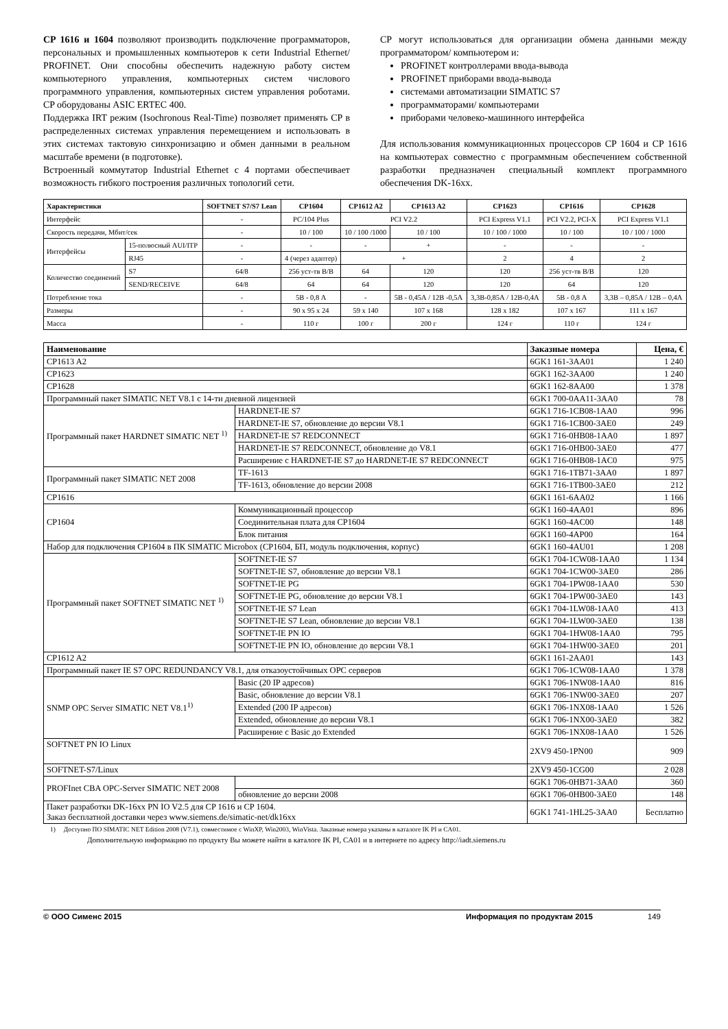CP 1616 и 1604 позволяют производить подключение программаторов, персональных и промышленных компьютеров к сети Industrial Ethernet/ PROFINET. Они способны обеспечить надежную работу систем компьютерного управления, компьютерных систем числового программного управления, компьютерных систем управления роботами. CP оборудованы ASIC ERTEC 400.
Поддержка IRT режим (Isochronous Real-Time) позволяет применять CP в распределенных системах управления перемещением и использовать в этих системах тактовую синхронизацию и обмен данными в реальном масштабе времени (в подготовке).
Встроенный коммутатор Industrial Ethernet с 4 портами обеспечивает возможность гибкого построения различных топологий сети.
CP могут использоваться для организации обмена данными между программатором/ компьютером и:
PROFINET контроллерами ввода-вывода
PROFINET приборами ввода-вывода
системами автоматизации SIMATIC S7
программаторами/ компьютерами
приборами человеко-машинного интерфейса
Для использования коммуникационных процессоров CP 1604 и CP 1616 на компьютерах совместно с программным обеспечением собственной разработки предназначен специальный комплект программного обеспечения DK-16xx.
| Характеристики | | SOFTNET S7/S7 Lean | CP1604 | CP1612 A2 | CP1613 A2 | CP1623 | CP1616 | CP1628 |
| Интерфейс | | - | PC/104 Plus | PCI V2.2 | | PCI Express V1.1 | PCI V2.2, PCI-X | PCI Express V1.1 |
| Скорость передачи, Мбит/сек | | - | 10 / 100 | 10 / 100 /1000 | 10 / 100 | 10 / 100 / 1000 | 10 / 100 | 10 / 100 / 1000 |
| Интерфейсы | 15-полюсный AUI/ITP | - | - | - | + | - | - | - |
| | RJ45 | - | 4 (через адаптер) | + | | 2 | 4 | 2 |
| Количество соединений | S7 | 64/8 | 256 уст-тв В/В | 64 | 120 | 120 | 256 уст-тв В/В | 120 |
| | SEND/RECEIVE | 64/8 | 64 | 64 | 120 | 120 | 64 | 120 |
| Потребление тока | | - | 5В - 0,8 А | - | 5В - 0,45А / 12В -0,5А | 3,3В-0,85А / 12В-0,4А | 5В - 0,8 А | 3,3В – 0,85А / 12В – 0,4А |
| Размеры | | - | 90 x 95 x 24 | 59 x 140 | 107 x 168 | 128 x 182 | 107 x 167 | 111 x 167 |
| Масса | | - | 110 г | 100 г | 200 г | 124 г | 110 г | 124 г |
| Наименование | | Заказные номера | Цена, € |
| --- | --- | --- | --- |
| CP1613 A2 | | 6GK1 161-3AA01 | 1 240 |
| CP1623 | | 6GK1 162-3AA00 | 1 240 |
| CP1628 | | 6GK1 162-8AA00 | 1 378 |
| Программный пакет SIMATIC NET V8.1 с 14-ти дневной лицензией | | 6GK1 700-0AA11-3AA0 | 78 |
| Программный пакет HARDNET SIMATIC NET <sup>1)</sup> | HARDNET-IE S7 | 6GK1 716-1CB08-1AA0 | 996 |
| | HARDNET-IE S7, обновление до версии V8.1 | 6GK1 716-1CB00-3AE0 | 249 |
| | HARDNET-IE S7 REDCONNECT | 6GK1 716-0HB08-1AA0 | 1 897 |
| | HARDNET-IE S7 REDCONNECT, обновление до V8.1 | 6GK1 716-0HB00-3AE0 | 477 |
| | Расширение с HARDNET-IE S7 до HARDNET-IE S7 REDCONNECT | 6GK1 716-0HB08-1AC0 | 975 |
| Программный пакет SIMATIC NET 2008 | TF-1613 | 6GK1 716-1TB71-3AA0 | 1 897 |
| | TF-1613, обновление до версии 2008 | 6GK1 716-1TB00-3AE0 | 212 |
| CP1616 | | 6GK1 161-6AA02 | 1 166 |
| CP1604 | Коммуникационный процессор | 6GK1 160-4AA01 | 896 |
| | Соединительная плата для CP1604 | 6GK1 160-4AC00 | 148 |
| | Блок питания | 6GK1 160-4AP00 | 164 |
| Набор для подключения CP1604 в ПК SIMATIC Microbox (CP1604, БП, модуль подключения, корпус) | | 6GK1 160-4AU01 | 1 208 |
| Программный пакет SOFTNET SIMATIC NET <sup>1)</sup> | SOFTNET-IE S7 | 6GK1 704-1CW08-1AA0 | 1 134 |
| | SOFTNET-IE S7, обновление до версии V8.1 | 6GK1 704-1CW00-3AE0 | 286 |
| | SOFTNET-IE PG | 6GK1 704-1PW08-1AA0 | 530 |
| | SOFTNET-IE PG, обновление до версии V8.1 | 6GK1 704-1PW00-3AE0 | 143 |
| | SOFTNET-IE S7 Lean | 6GK1 704-1LW08-1AA0 | 413 |
| | SOFTNET-IE S7 Lean, обновление до версии V8.1 | 6GK1 704-1LW00-3AE0 | 138 |
| | SOFTNET-IE PN IO | 6GK1 704-1HW08-1AA0 | 795 |
| | SOFTNET-IE PN IO, обновление до версии V8.1 | 6GK1 704-1HW00-3AE0 | 201 |
| CP1612 A2 | | 6GK1 161-2AA01 | 143 |
| Программный пакет IE S7 OPC REDUNDANCY V8.1, для отказоустойчивых OPC серверов | | 6GK1 706-1CW08-1AA0 | 1 378 |
| SNMP OPC Server SIMATIC NET V8.1<sup>1)</sup> | Basic (20 IP адресов) | 6GK1 706-1NW08-1AA0 | 816 |
| | Basic, обновление до версии V8.1 | 6GK1 706-1NW00-3AE0 | 207 |
| | Extended (200 IP адресов) | 6GK1 706-1NX08-1AA0 | 1 526 |
| | Extended, обновление до версии V8.1 | 6GK1 706-1NX00-3AE0 | 382 |
| | Расширение с Basic до Extended | 6GK1 706-1NX08-1AA0 | 1 526 |
| SOFTNET PN IO Linux | | 2XV9 450-1PN00 | 909 |
| SOFTNET-S7/Linux | | 2XV9 450-1CG00 | 2 028 |
| PROFInet CBA OPC-Server SIMATIC NET 2008 | | 6GK1 706-0HB71-3AA0 | 360 |
| | обновление до версии 2008 | 6GK1 706-0HB00-3AE0 | 148 |
| Пакет разработки DK-16xx PN IO V2.5 для CP 1616 и CP 1604. Заказ бесплатной доставки через www.siemens.de/simatic-net/dk16xx | | 6GK1 741-1HL25-3AA0 | Бесплатно |
1) Доступно ПО SIMATIC NET Edition 2008 (V7.1), совместимое с WinXP, Win2003, WinVista. Заказные номера указаны в каталоге IK PI и CA01.
Дополнительную информацию по продукту Вы можете найти в каталоге IK PI, CA01 и в интернете по адресу http://iadt.siemens.ru
© ООО Сименс 2015 Информация по продуктам 2015 149